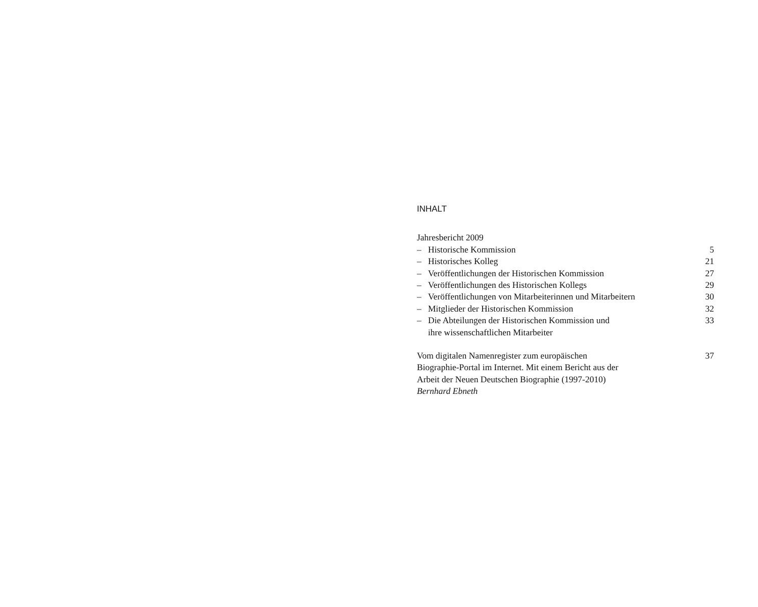INHALT
Jahresbericht 2009
– Historische Kommission 5
– Historisches Kolleg 21
– Veröffentlichungen der Historischen Kommission
27
– Veröffentlichungen des Historischen Kollegs
29
– Veröffentlichungen von Mitarbeiterinnen und Mitarbeitern
30
– Mitglieder der Historischen Kommission
32
– Die Abteilungen der Historischen Kommission und
ihre wissenschaftlichen Mitarbeiter
33
Vom digitalen Namenregister zum europäischen
Biographie-Portal im Internet. Mit einem Bericht aus der
Arbeit der Neuen Deutschen Biographie (1997-2010)
Bernhard Ebneth 37